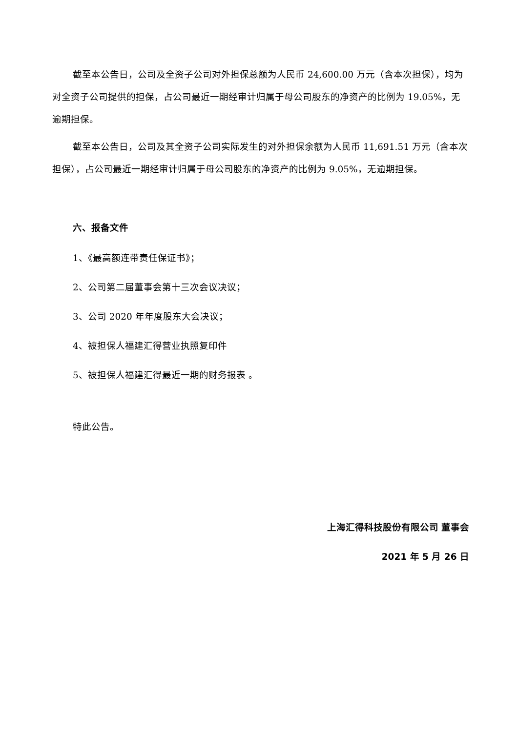截至本公告日，公司及全资子公司对外担保总额为人民币 24,600.00 万元（含本次担保），均为对全资子公司提供的担保，占公司最近一期经审计归属于母公司股东的净资产的比例为 19.05%，无逾期担保。
截至本公告日，公司及其全资子公司实际发生的对外担保余额为人民币 11,691.51 万元（含本次担保），占公司最近一期经审计归属于母公司股东的净资产的比例为 9.05%，无逾期担保。
六、报备文件
1、《最高额连带责任保证书》；
2、公司第二届董事会第十三次会议决议；
3、公司 2020 年年度股东大会决议；
4、被担保人福建汇得营业执照复印件
5、被担保人福建汇得最近一期的财务报表 。
特此公告。
上海汇得科技股份有限公司 董事会
2021 年 5 月 26 日